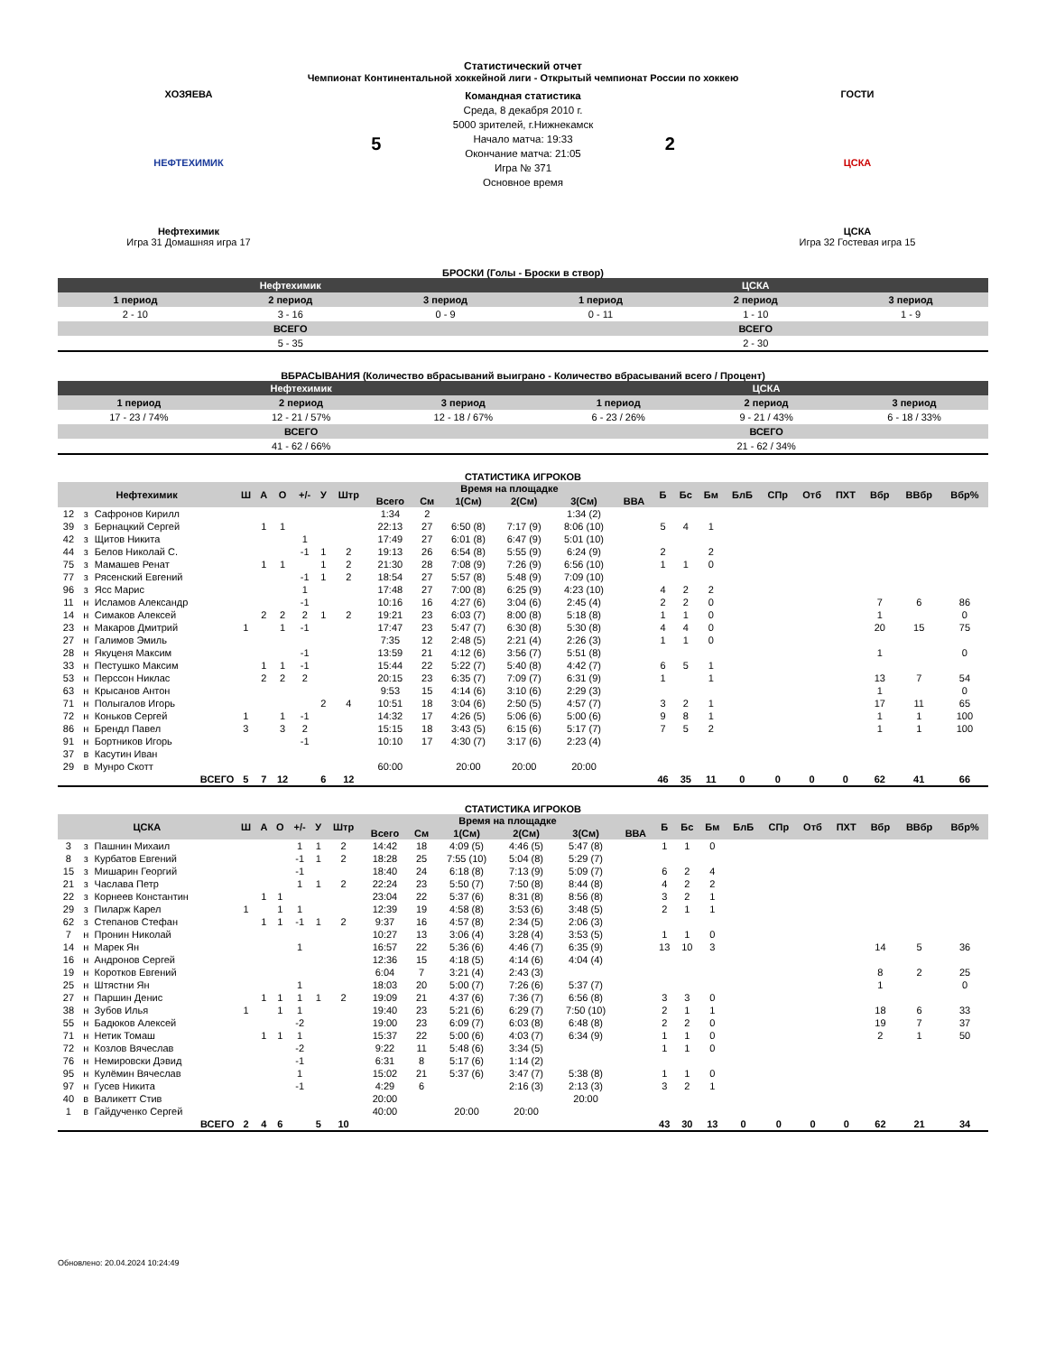Статистический отчет
Чемпионат Континентальной хоккейной лиги - Открытый чемпионат России по хоккею
ХОЗЯЕВА
НЕФТЕХИМИК
Нефтехимик
Игра 31 Домашняя игра 17
5
Командная статистика
Среда, 8 декабря 2010 г.
5000 зрителей, г.Нижнекамск
Начало матча: 19:33
Окончание матча: 21:05
Игра № 371
Основное время
2
ГОСТИ
ЦСКА
ЦСКА
Игра 32 Гостевая игра 15
БРОСКИ (Голы - Броски в створ)
| Нефтехимик | | | ЦСКА | | |
| --- | --- | --- | --- | --- | --- |
| 1 период | 2 период | 3 период | 1 период | 2 период | 3 период |
| 2 - 10 | 3 - 16 | 0 - 9 | 0 - 11 | 1 - 10 | 1 - 9 |
| ВСЕГО | | | ВСЕГО | | |
| 5 - 35 | | | 2 - 30 | | |
ВБРАСЫВАНИЯ (Количество вбрасываний выиграно - Количество вбрасываний всего / Процент)
| Нефтехимик | | | ЦСКА | | |
| --- | --- | --- | --- | --- | --- |
| 1 период | 2 период | 3 период | 1 период | 2 период | 3 период |
| 17 - 23 / 74% | 12 - 21 / 57% | 12 - 18 / 67% | 6 - 23 / 26% | 9 - 21 / 43% | 6 - 18 / 33% |
| ВСЕГО | | | ВСЕГО | | |
| 41 - 62 / 66% | | | 21 - 62 / 34% | | |
СТАТИСТИКА ИГРОКОВ
| Нефтехимик | | | Ш | А | О | +/- | У | Штр | Время на площадке | | | | | | Б | Бс | Бм | БлБ | СПр | Отб | ПХТ | Вбр | ВВбр | Вбр% |
| --- | --- | --- | --- | --- | --- | --- | --- | --- | --- | --- | --- | --- | --- | --- | --- | --- | --- | --- | --- | --- | --- | --- | --- | --- |
| | | | | | | | | | Всего | См | 1(См) | 2(См) | 3(См) | ВВА | | | | | | | | | | |
| 12 | з | Сафронов Кирилл | | | | | | | 1:34 | 2 | | | 1:34 (2) | | | | | | | | | | | |
| 39 | з | Бернацкий Сергей | | 1 | 1 | | | | 22:13 | 27 | 6:50 (8) | 7:17 (9) | 8:06 (10) | | 5 | 4 | 1 | | | | | | | |
| 42 | з | Щитов Никита | | | | 1 | | | 17:49 | 27 | 6:01 (8) | 6:47 (9) | 5:01 (10) | | | | | | | | | | | |
| 44 | з | Белов Николай С. | | | | -1 | 1 | 2 | 19:13 | 26 | 6:54 (8) | 5:55 (9) | 6:24 (9) | | 2 | | 2 | | | | | | | |
| 75 | з | Мамашев Ренат | | 1 | 1 | | 1 | 2 | 21:30 | 28 | 7:08 (9) | 7:26 (9) | 6:56 (10) | | 1 | 1 | 0 | | | | | | | |
| 77 | з | Рясенский Евгений | | | | -1 | 1 | 2 | 18:54 | 27 | 5:57 (8) | 5:48 (9) | 7:09 (10) | | | | | | | | | | | |
| 96 | з | Ясс Марис | | | | 1 | | | 17:48 | 27 | 7:00 (8) | 6:25 (9) | 4:23 (10) | | 4 | 2 | 2 | | | | | | | |
| 11 | н | Исламов Александр | | | | -1 | | | 10:16 | 16 | 4:27 (6) | 3:04 (6) | 2:45 (4) | | 2 | 2 | 0 | | | | | 7 | 6 | 86 |
| 14 | н | Симаков Алексей | | 2 | 2 | 2 | 1 | 2 | 19:21 | 23 | 6:03 (7) | 8:00 (8) | 5:18 (8) | | 1 | 1 | 0 | | | | | 1 | | 0 |
| 23 | н | Макаров Дмитрий | 1 | | 1 | -1 | | | 17:47 | 23 | 5:47 (7) | 6:30 (8) | 5:30 (8) | | 4 | 4 | 0 | | | | | 20 | 15 | 75 |
| 27 | н | Галимов Эмиль | | | | | | | 7:35 | 12 | 2:48 (5) | 2:21 (4) | 2:26 (3) | | 1 | 1 | 0 | | | | | | | |
| 28 | н | Якуценя Максим | | | | -1 | | | 13:59 | 21 | 4:12 (6) | 3:56 (7) | 5:51 (8) | | | | | | | | | 1 | | 0 |
| 33 | н | Пестушко Максим | | 1 | 1 | -1 | | | 15:44 | 22 | 5:22 (7) | 5:40 (8) | 4:42 (7) | | 6 | 5 | 1 | | | | | | | |
| 53 | н | Перссон Никлас | | 2 | 2 | 2 | | | 20:15 | 23 | 6:35 (7) | 7:09 (7) | 6:31 (9) | | 1 | | 1 | | | | | 13 | 7 | 54 |
| 63 | н | Крысанов Антон | | | | | | | 9:53 | 15 | 4:14 (6) | 3:10 (6) | 2:29 (3) | | | | | | | | | 1 | | 0 |
| 71 | н | Полыгалов Игорь | | | | | 2 | 4 | 10:51 | 18 | 3:04 (6) | 2:50 (5) | 4:57 (7) | | 3 | 2 | 1 | | | | | 17 | 11 | 65 |
| 72 | н | Коньков Сергей | 1 | | 1 | -1 | | | 14:32 | 17 | 4:26 (5) | 5:06 (6) | 5:00 (6) | | 9 | 8 | 1 | | | | | 1 | 1 | 100 |
| 86 | н | Брендл Павел | 3 | | 3 | 2 | | | 15:15 | 18 | 3:43 (5) | 6:15 (6) | 5:17 (7) | | 7 | 5 | 2 | | | | | 1 | 1 | 100 |
| 91 | н | Бортников Игорь | | | | -1 | | | 10:10 | 17 | 4:30 (7) | 3:17 (6) | 2:23 (4) | | | | | | | | | | | |
| 37 | в | Касутин Иван | | | | | | | | | | | | | | | | | | | | | | |
| 29 | в | Мунро Скотт | | | | | | | 60:00 | | 20:00 | 20:00 | 20:00 | | | | | | | | | | | |
| ВСЕГО | | | 5 | 7 | 12 | | 6 | 12 | | | | | | | 46 | 35 | 11 | 0 | 0 | 0 | 0 | 62 | 41 | 66 |
СТАТИСТИКА ИГРОКОВ
| ЦСКА | | | Ш | А | О | +/- | У | Штр | Время на площадке | | | | | | Б | Бс | Бм | БлБ | СПр | Отб | ПХТ | Вбр | ВВбр | Вбр% |
| --- | --- | --- | --- | --- | --- | --- | --- | --- | --- | --- | --- | --- | --- | --- | --- | --- | --- | --- | --- | --- | --- | --- | --- | --- |
| | | | | | | | | | Всего | См | 1(См) | 2(См) | 3(См) | ВВА | | | | | | | | | | |
| 3 | з | Пашнин Михаил | | | | 1 | 1 | 2 | 14:42 | 18 | 4:09 (5) | 4:46 (5) | 5:47 (8) | | 1 | 1 | 0 | | | | | | | |
| 8 | з | Курбатов Евгений | | | | -1 | 1 | 2 | 18:28 | 25 | 7:55 (10) | 5:04 (8) | 5:29 (7) | | | | | | | | | | | |
| 15 | з | Мишарин Георгий | | | | -1 | | | 18:40 | 24 | 6:18 (8) | 7:13 (9) | 5:09 (7) | | 6 | 2 | 4 | | | | | | | |
| 21 | з | Часлава Петр | | | | 1 | 1 | 2 | 22:24 | 23 | 5:50 (7) | 7:50 (8) | 8:44 (8) | | 4 | 2 | 2 | | | | | | | |
| 22 | з | Корнеев Константин | | 1 | 1 | | | | 23:04 | 22 | 5:37 (6) | 8:31 (8) | 8:56 (8) | | 3 | 2 | 1 | | | | | | | |
| 29 | з | Пиларж Карел | 1 | | 1 | 1 | | | 12:39 | 19 | 4:58 (8) | 3:53 (6) | 3:48 (5) | | 2 | 1 | 1 | | | | | | | |
| 62 | з | Степанов Стефан | | 1 | 1 | -1 | 1 | 2 | 9:37 | 16 | 4:57 (8) | 2:34 (5) | 2:06 (3) | | | | | | | | | | | |
| 7 | н | Пронин Николай | | | | | | | 10:27 | 13 | 3:06 (4) | 3:28 (4) | 3:53 (5) | | 1 | 1 | 0 | | | | | | | |
| 14 | н | Марек Ян | | | | 1 | | | 16:57 | 22 | 5:36 (6) | 4:46 (7) | 6:35 (9) | | 13 | 10 | 3 | | | | | 14 | 5 | 36 |
| 16 | н | Андронов Сергей | | | | | | | 12:36 | 15 | 4:18 (5) | 4:14 (6) | 4:04 (4) | | | | | | | | | | | |
| 19 | н | Коротков Евгений | | | | | | | 6:04 | 7 | 3:21 (4) | 2:43 (3) | | | | | | | | | | 8 | 2 | 25 |
| 25 | н | Штястни Ян | | | | 1 | | | 18:03 | 20 | 5:00 (7) | 7:26 (6) | 5:37 (7) | | | | | | | | | 1 | | 0 |
| 27 | н | Паршин Денис | | 1 | 1 | 1 | 1 | 2 | 19:09 | 21 | 4:37 (6) | 7:36 (7) | 6:56 (8) | | 3 | 3 | 0 | | | | | | | |
| 38 | н | Зубов Илья | 1 | | 1 | 1 | | | 19:40 | 23 | 5:21 (6) | 6:29 (7) | 7:50 (10) | | 2 | 1 | 1 | | | | | 18 | 6 | 33 |
| 55 | н | Бадюков Алексей | | | | -2 | | | 19:00 | 23 | 6:09 (7) | 6:03 (8) | 6:48 (8) | | 2 | 2 | 0 | | | | | 19 | 7 | 37 |
| 71 | н | Нетик Томаш | | 1 | 1 | 1 | | | 15:37 | 22 | 5:00 (6) | 4:03 (7) | 6:34 (9) | | 1 | 1 | 0 | | | | | 2 | 1 | 50 |
| 72 | н | Козлов Вячеслав | | | | -2 | | | 9:22 | 11 | 5:48 (6) | 3:34 (5) | | | 1 | 1 | 0 | | | | | | | |
| 76 | н | Немировски Дэвид | | | | -1 | | | 6:31 | 8 | 5:17 (6) | 1:14 (2) | | | | | | | | | | | | |
| 95 | н | Кулёмин Вячеслав | | | | 1 | | | 15:02 | 21 | 5:37 (6) | 3:47 (7) | 5:38 (8) | | 1 | 1 | 0 | | | | | | | |
| 97 | н | Гусев Никита | | | | -1 | | | 4:29 | 6 | | 2:16 (3) | 2:13 (3) | | 3 | 2 | 1 | | | | | | | |
| 40 | в | Валикетт Стив | | | | | | | 20:00 | | | | 20:00 | | | | | | | | | | | |
| 1 | в | Гайдученко Сергей | | | | | | | 40:00 | | 20:00 | 20:00 | | | | | | | | | | | | |
| ВСЕГО | | | 2 | 4 | 6 | | 5 | 10 | | | | | | | 43 | 30 | 13 | 0 | 0 | 0 | 0 | 62 | 21 | 34 |
Обновлено: 20.04.2024 10:24:49